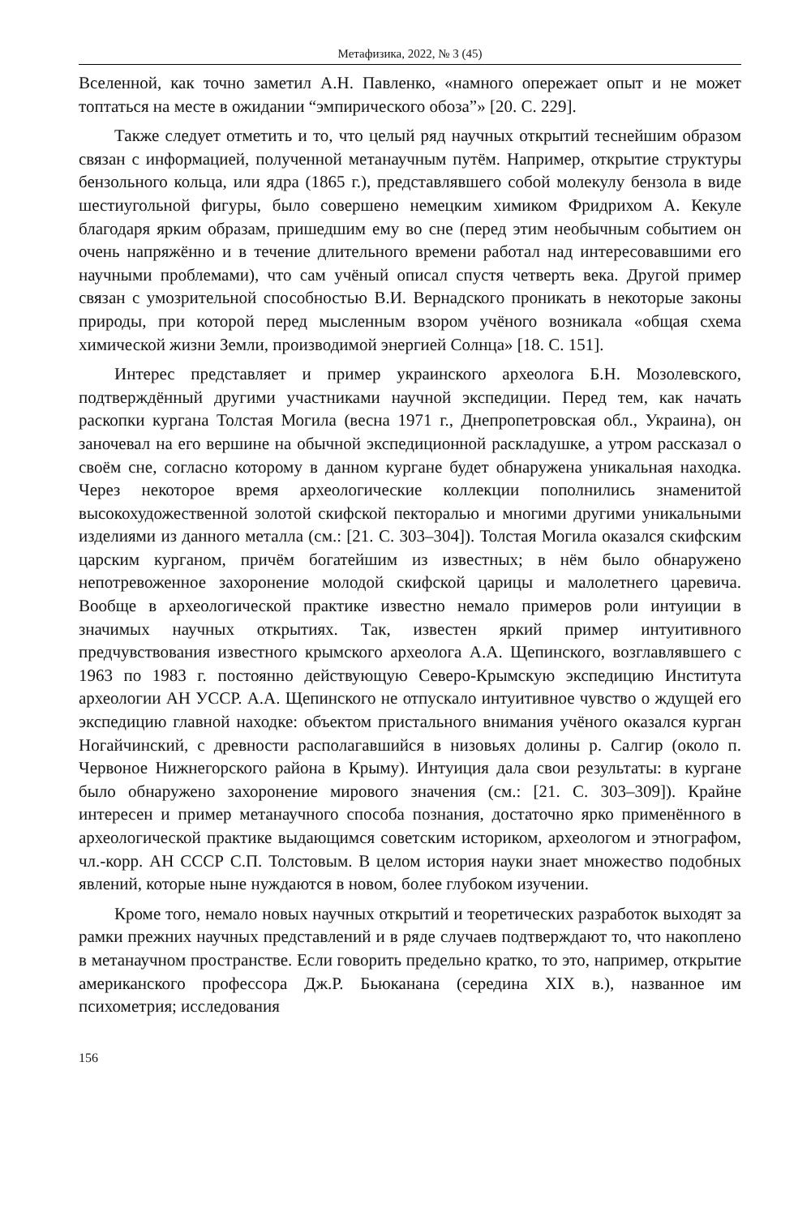Метафизика, 2022, № 3 (45)
Вселенной, как точно заметил А.Н. Павленко, «намного опережает опыт и не может топтаться на месте в ожидании “эмпирического обоза”» [20. С. 229].
Также следует отметить и то, что целый ряд научных открытий теснейшим образом связан с информацией, полученной метанаучным путём. Например, открытие структуры бензольного кольца, или ядра (1865 г.), представлявшего собой молекулу бензола в виде шестиугольной фигуры, было совершено немецким химиком Фридрихом А. Кекуле благодаря ярким образам, пришедшим ему во сне (перед этим необычным событием он очень напряжённо и в течение длительного времени работал над интересовавшими его научными проблемами), что сам учёный описал спустя четверть века. Другой пример связан с умозрительной способностью В.И. Вернадского проникать в некоторые законы природы, при которой перед мысленным взором учёного возникала «общая схема химической жизни Земли, производимой энергией Солнца» [18. С. 151].
Интерес представляет и пример украинского археолога Б.Н. Мозолевского, подтверждённый другими участниками научной экспедиции. Перед тем, как начать раскопки кургана Толстая Могила (весна 1971 г., Днепропетровская обл., Украина), он заночевал на его вершине на обычной экспедиционной раскладушке, а утром рассказал о своём сне, согласно которому в данном кургане будет обнаружена уникальная находка. Через некоторое время археологические коллекции пополнились знаменитой высокохудожественной золотой скифской пекторалью и многими другими уникальными изделиями из данного металла (см.: [21. С. 303–304]). Толстая Могила оказался скифским царским курганом, причём богатейшим из известных; в нём было обнаружено непотревоженное захоронение молодой скифской царицы и малолетнего царевича. Вообще в археологической практике известно немало примеров роли интуиции в значимых научных открытиях. Так, известен яркий пример интуитивного предчувствования известного крымского археолога А.А. Щепинского, возглавлявшего с 1963 по 1983 г. постоянно действующую Северо-Крымскую экспедицию Института археологии АН УССР. А.А. Щепинского не отпускало интуитивное чувство о ждущей его экспедицию главной находке: объектом пристального внимания учёного оказался курган Ногайчинский, с древности располагавшийся в низовьях долины р. Салгир (около п. Червоное Нижнегорского района в Крыму). Интуиция дала свои результаты: в кургане было обнаружено захоронение мирового значения (см.: [21. С. 303–309]). Крайне интересен и пример метанаучного способа познания, достаточно ярко применённого в археологической практике выдающимся советским историком, археологом и этнографом, чл.-корр. АН СССР С.П. Толстовым. В целом история науки знает множество подобных явлений, которые ныне нуждаются в новом, более глубоком изучении.
Кроме того, немало новых научных открытий и теоретических разработок выходят за рамки прежних научных представлений и в ряде случаев подтверждают то, что накоплено в метанаучном пространстве. Если говорить предельно кратко, то это, например, открытие американского профессора Дж.Р. Бьюканана (середина XIX в.), названное им психометрия; исследования
156